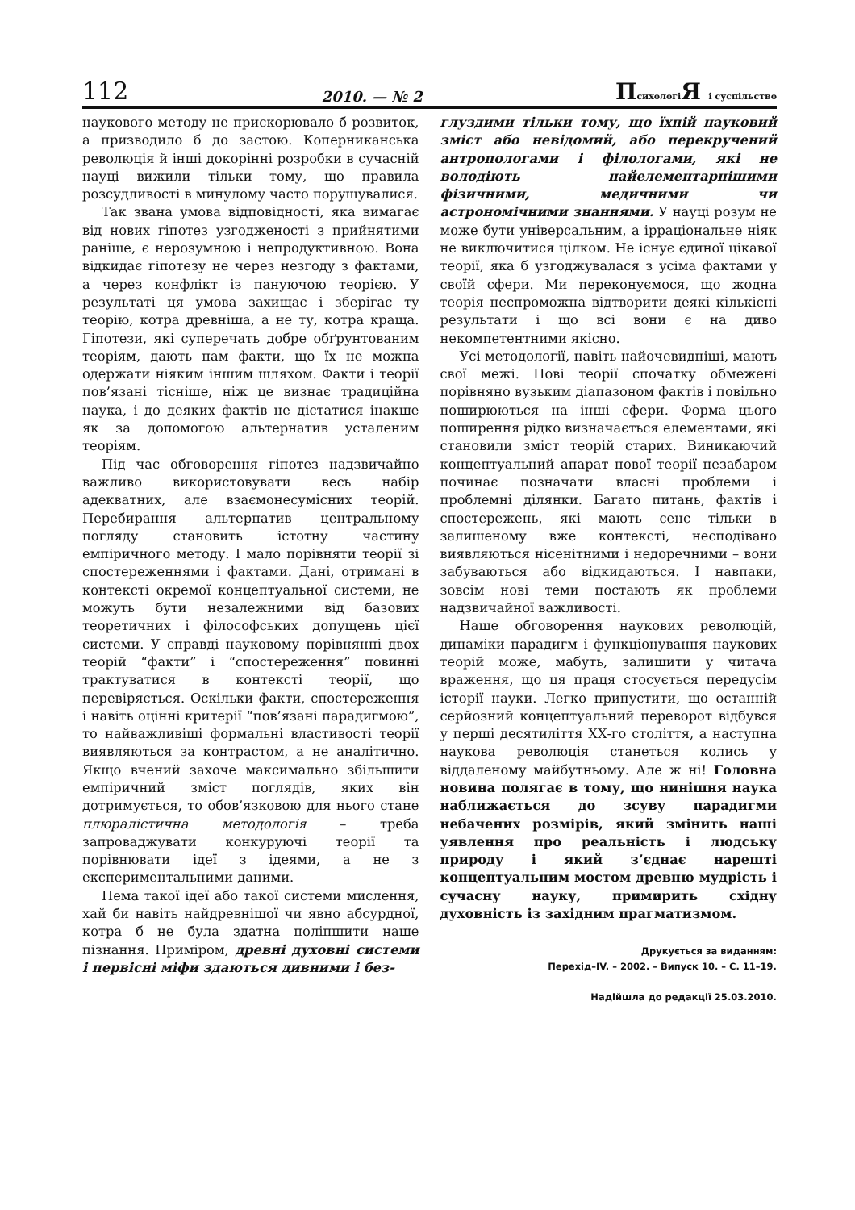112 2010. — № 2 Психологі Я і суспільство
наукового методу не прискорювало б розвиток, а призводило б до застою. Коперниканська революція й інші докорінні розробки в сучасній науці вижили тільки тому, що правила розсудливості в минулому часто порушувалися.
Так звана умова відповідності, яка вимагає від нових гіпотез узгодженості з прийнятими раніше, є нерозумною і непродуктивною. Вона відкидає гіпотезу не через незгоду з фактами, а через конфлікт із пануючою теорією. У результаті ця умова захищає і зберігає ту теорію, котра древніша, а не ту, котра краща. Гіпотези, які суперечать добре обґрунтованим теоріям, дають нам факти, що їх не можна одержати ніяким іншим шляхом. Факти і теорії пов’язані тісніше, ніж це визнає традиційна наука, і до деяких фактів не дістатися інакше як за допомогою альтернатив усталеним теоріям.
Під час обговорення гіпотез надзвичайно важливо використовувати весь набір адекватних, але взаємонесумісних теорій. Перебирання альтернатив центральному погляду становить істотну частину емпіричного методу. І мало порівняти теорії зі спостереженнями і фактами. Дані, отримані в контексті окремої концептуальної системи, не можуть бути незалежними від базових теоретичних і філософських допущень цієї системи. У справді науковому порівнянні двох теорій “факти” і “спостереження” повинні трактуватися в контексті теорії, що перевіряється. Оскільки факти, спостереження і навіть оцінні критерії “пов’язані парадигмою”, то найважливіші формальні властивості теорії виявляються за контрастом, а не аналітично. Якщо вчений захоче максимально збільшити емпіричний зміст поглядів, яких він дотримується, то обов’язковою для нього стане плюралістична методологія – треба запроваджувати конкуруючі теорії та порівнювати ідеї з ідеями, а не з експериментальними даними.
Нема такої ідеї або такої системи мислення, хай би навіть найдревнішої чи явно абсурдної, котра б не була здатна поліпшити наше пізнання. Приміром, древні духовні системи і первісні міфи здаються дивними і без-
глуздими тільки тому, що їхній науковий зміст або невідомий, або перекручений антропологами і філологами, які не володіють найелементарнішими фізичними, медичними чи астрономічними знаннями. У науці розум не може бути універсальним, а ірраціональне ніяк не виключитися цілком. Не існує єдиної цікавої теорії, яка б узгоджувалася з усіма фактами у своїй сфери. Ми переконуємося, що жодна теорія неспроможна відтворити деякі кількісні результати і що всі вони є на диво некомпетентними якісно.
Усі методології, навіть найочевидніші, мають свої межі. Нові теорії спочатку обмежені порівняно вузьким діапазоном фактів і повільно поширюються на інші сфери. Форма цього поширення рідко визначається елементами, які становили зміст теорій старих. Виникаючий концептуальний апарат нової теорії незабаром починає позначати власні проблеми і проблемні ділянки. Багато питань, фактів і спостережень, які мають сенс тільки в залишеному вже контексті, несподівано виявляються нісенітними і недоречними – вони забуваються або відкидаються. І навпаки, зовсім нові теми постають як проблеми надзвичайної важливості.
Наше обговорення наукових революцій, динаміки парадигм і функціонування наукових теорій може, мабуть, залишити у читача враження, що ця праця стосується передусім історії науки. Легко припустити, що останній серйозний концептуальний переворот відбувся у перші десятиліття ХХ-го століття, а наступна наукова революція станеться колись у віддаленому майбутньому. Але ж ні! Головна новина полягає в тому, що нинішня наука наближається до зсуву парадигми небачених розмірів, який змінить наші уявлення про реальність і людську природу і який з’єднає нарешті концептуальним мостом древню мудрість і сучасну науку, примирить східну духовність із західним прагматизмом.
Друкується за виданням:
Перехід–IV. – 2002. – Випуск 10. – С. 11–19.
Надійшла до редакції 25.03.2010.